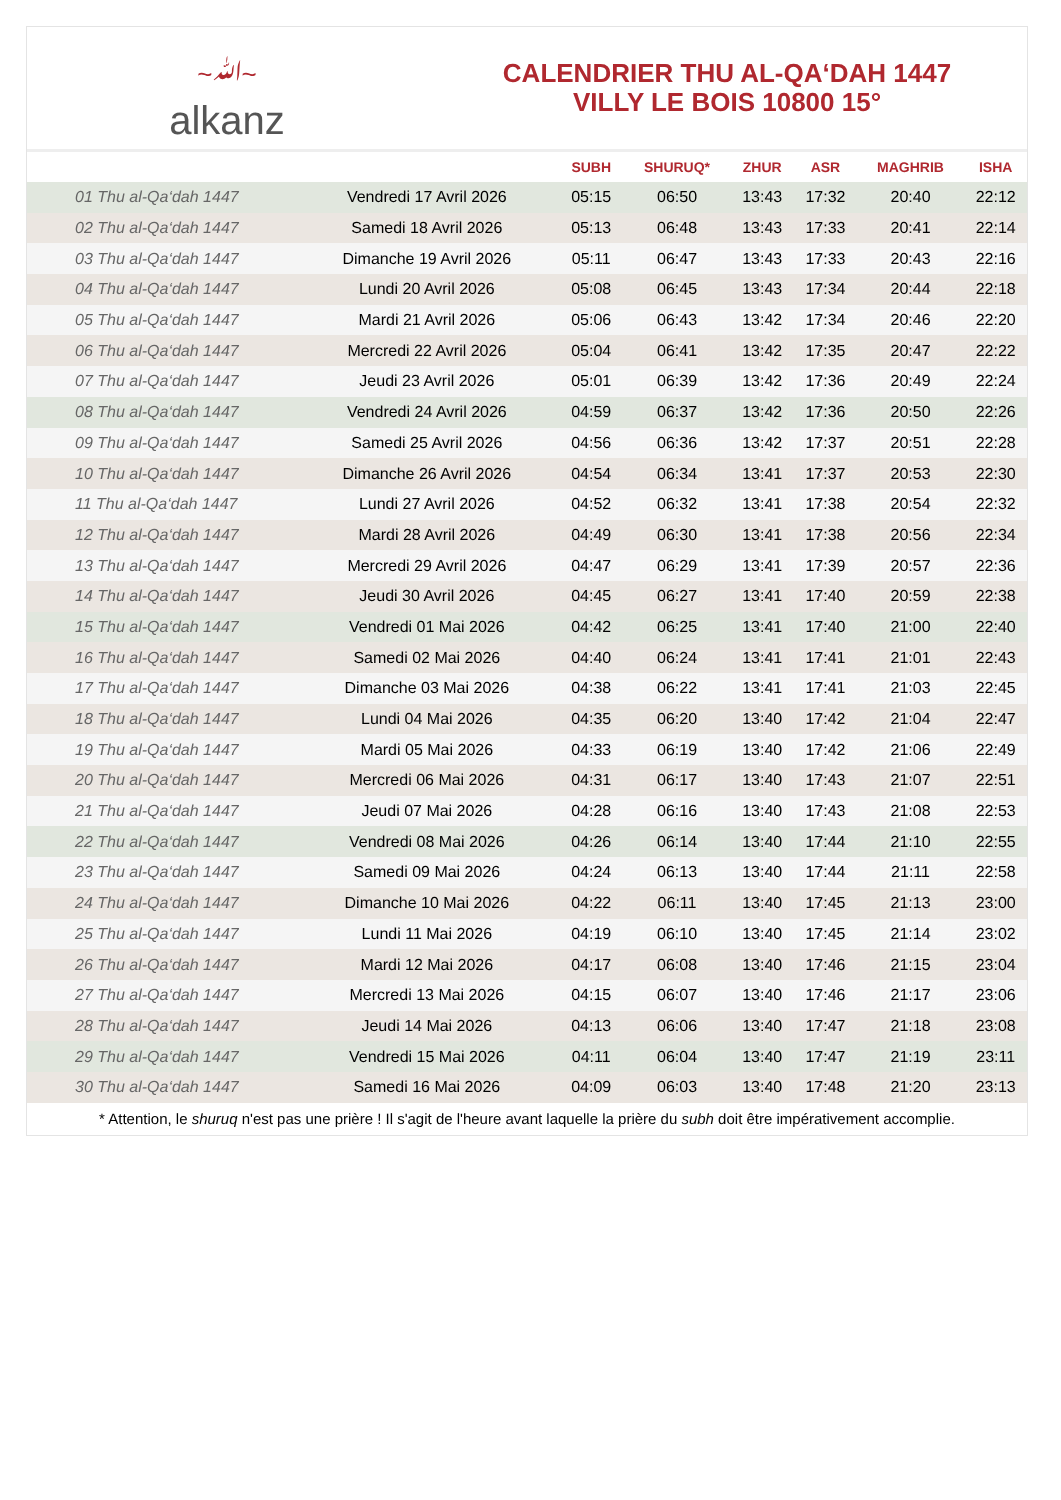~ﷲ~
alkanz
CALENDRIER THU AL-QA‘DAH 1447
VILLY LE BOIS 10800 15°
| | | SUBH | SHURUQ* | ZHUR | ASR | MAGHRIB | ISHA |
| --- | --- | --- | --- | --- | --- | --- | --- |
| 01 Thu al-Qa‘dah 1447 | Vendredi 17 Avril 2026 | 05:15 | 06:50 | 13:43 | 17:32 | 20:40 | 22:12 |
| 02 Thu al-Qa‘dah 1447 | Samedi 18 Avril 2026 | 05:13 | 06:48 | 13:43 | 17:33 | 20:41 | 22:14 |
| 03 Thu al-Qa‘dah 1447 | Dimanche 19 Avril 2026 | 05:11 | 06:47 | 13:43 | 17:33 | 20:43 | 22:16 |
| 04 Thu al-Qa‘dah 1447 | Lundi 20 Avril 2026 | 05:08 | 06:45 | 13:43 | 17:34 | 20:44 | 22:18 |
| 05 Thu al-Qa‘dah 1447 | Mardi 21 Avril 2026 | 05:06 | 06:43 | 13:42 | 17:34 | 20:46 | 22:20 |
| 06 Thu al-Qa‘dah 1447 | Mercredi 22 Avril 2026 | 05:04 | 06:41 | 13:42 | 17:35 | 20:47 | 22:22 |
| 07 Thu al-Qa‘dah 1447 | Jeudi 23 Avril 2026 | 05:01 | 06:39 | 13:42 | 17:36 | 20:49 | 22:24 |
| 08 Thu al-Qa‘dah 1447 | Vendredi 24 Avril 2026 | 04:59 | 06:37 | 13:42 | 17:36 | 20:50 | 22:26 |
| 09 Thu al-Qa‘dah 1447 | Samedi 25 Avril 2026 | 04:56 | 06:36 | 13:42 | 17:37 | 20:51 | 22:28 |
| 10 Thu al-Qa‘dah 1447 | Dimanche 26 Avril 2026 | 04:54 | 06:34 | 13:41 | 17:37 | 20:53 | 22:30 |
| 11 Thu al-Qa‘dah 1447 | Lundi 27 Avril 2026 | 04:52 | 06:32 | 13:41 | 17:38 | 20:54 | 22:32 |
| 12 Thu al-Qa‘dah 1447 | Mardi 28 Avril 2026 | 04:49 | 06:30 | 13:41 | 17:38 | 20:56 | 22:34 |
| 13 Thu al-Qa‘dah 1447 | Mercredi 29 Avril 2026 | 04:47 | 06:29 | 13:41 | 17:39 | 20:57 | 22:36 |
| 14 Thu al-Qa‘dah 1447 | Jeudi 30 Avril 2026 | 04:45 | 06:27 | 13:41 | 17:40 | 20:59 | 22:38 |
| 15 Thu al-Qa‘dah 1447 | Vendredi 01 Mai 2026 | 04:42 | 06:25 | 13:41 | 17:40 | 21:00 | 22:40 |
| 16 Thu al-Qa‘dah 1447 | Samedi 02 Mai 2026 | 04:40 | 06:24 | 13:41 | 17:41 | 21:01 | 22:43 |
| 17 Thu al-Qa‘dah 1447 | Dimanche 03 Mai 2026 | 04:38 | 06:22 | 13:41 | 17:41 | 21:03 | 22:45 |
| 18 Thu al-Qa‘dah 1447 | Lundi 04 Mai 2026 | 04:35 | 06:20 | 13:40 | 17:42 | 21:04 | 22:47 |
| 19 Thu al-Qa‘dah 1447 | Mardi 05 Mai 2026 | 04:33 | 06:19 | 13:40 | 17:42 | 21:06 | 22:49 |
| 20 Thu al-Qa‘dah 1447 | Mercredi 06 Mai 2026 | 04:31 | 06:17 | 13:40 | 17:43 | 21:07 | 22:51 |
| 21 Thu al-Qa‘dah 1447 | Jeudi 07 Mai 2026 | 04:28 | 06:16 | 13:40 | 17:43 | 21:08 | 22:53 |
| 22 Thu al-Qa‘dah 1447 | Vendredi 08 Mai 2026 | 04:26 | 06:14 | 13:40 | 17:44 | 21:10 | 22:55 |
| 23 Thu al-Qa‘dah 1447 | Samedi 09 Mai 2026 | 04:24 | 06:13 | 13:40 | 17:44 | 21:11 | 22:58 |
| 24 Thu al-Qa‘dah 1447 | Dimanche 10 Mai 2026 | 04:22 | 06:11 | 13:40 | 17:45 | 21:13 | 23:00 |
| 25 Thu al-Qa‘dah 1447 | Lundi 11 Mai 2026 | 04:19 | 06:10 | 13:40 | 17:45 | 21:14 | 23:02 |
| 26 Thu al-Qa‘dah 1447 | Mardi 12 Mai 2026 | 04:17 | 06:08 | 13:40 | 17:46 | 21:15 | 23:04 |
| 27 Thu al-Qa‘dah 1447 | Mercredi 13 Mai 2026 | 04:15 | 06:07 | 13:40 | 17:46 | 21:17 | 23:06 |
| 28 Thu al-Qa‘dah 1447 | Jeudi 14 Mai 2026 | 04:13 | 06:06 | 13:40 | 17:47 | 21:18 | 23:08 |
| 29 Thu al-Qa‘dah 1447 | Vendredi 15 Mai 2026 | 04:11 | 06:04 | 13:40 | 17:47 | 21:19 | 23:11 |
| 30 Thu al-Qa‘dah 1447 | Samedi 16 Mai 2026 | 04:09 | 06:03 | 13:40 | 17:48 | 21:20 | 23:13 |
* Attention, le shuruq n'est pas une prière ! Il s'agit de l'heure avant laquelle la prière du subh doit être impérativement accomplie.